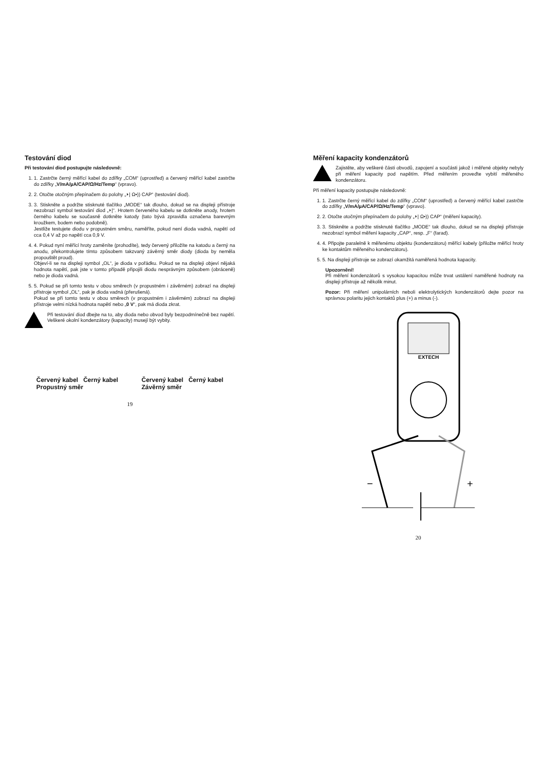Testování diod
Při testování diod postupujte následovně:
1. 1. Zastrčte černý měřící kabel do zdířky „COM“ (uprostřed) a červený měřící kabel zastrčte do zdířky „V/mA/µA/CAP/Ω/Hz/Temp“ (vpravo).
2. 2. Otočte otočným přepínačem do polohy „⏵| Ω•)) CAP“ (testování diod).
3. 3. Stiskněte a podržte stisknuté tlačítko „MODE“ tak dlouho, dokud se na displeji přístroje nezobrazí symbol testování diod „⏵|“. Hrotem červeného kabelu se dotkněte anody, hrotem černého kabelu se současně dotkněte katody (tato bývá zpravidla označena barevným kroužkem, bodem nebo podobně).
Jestliže testujete diodu v propustném směru, naměříte, pokud není dioda vadná, napětí od cca 0,4 V až po napětí cca 0,9 V.
4. 4. Pokud nyní měřící hroty zaměníte (prohodíte), tedy červený přiložíte na katodu a černý na anodu, překontrolujete tímto způsobem takzvaný závěrný směr diody (dioda by neměla propouštět proud).
Objeví-li se na displeji symbol „OL“, je dioda v pořádku. Pokud se na displeji objeví nějaká hodnota napětí, pak jste v tomto případě připojili diodu nesprávným způsobem (obráceně) nebo je dioda vadná.
5. 5. Pokud se při tomto testu v obou směrech (v propustném i závěrném) zobrazí na displeji přístroje symbol „OL“, pak je dioda vadná (přerušená).
Pokud se při tomto testu v obou směrech (v propustném i závěrném) zobrazí na displeji přístroje velmi nízká hodnota napětí nebo „0 V“, pak má dioda zkrat.
Při testování diod dbejte na to, aby dioda nebo obvod byly bezpodmínečně bez napětí. Veškeré okolní kondenzátory (kapacity) musejí být vybity.
Červený kabel Černý kabel
Propustný směr
Červený kabel Černý kabel
Závěrný směr
19
Měření kapacity kondenzátorů
Zajistěte, aby veškeré části obvodů, zapojení a součásti jakož i měřené objekty nebyly při měření kapacity pod napětím. Před měřením proveďte vybití měřeného kondenzátoru.
Při měření kapacity postupujte následovně:
1. 1. Zastrčte černý měřící kabel do zdířky „COM“ (uprostřed) a červený měřící kabel zastrčte do zdířky „V/mA/µA/CAP/Ω/Hz/Temp“ (vpravo).
2. 2. Otočte otočným přepínačem do polohy „⏵| Ω•)) CAP“ (měření kapacity).
3. 3. Stiskněte a podržte stisknuté tlačítko „MODE“ tak dlouho, dokud se na displeji přístroje nezobrazí symbol měření kapacity „CAP“, resp. „F“ (farad).
4. 4. Připojte paralelně k měřenému objektu (kondenzátoru) měřící kabely (přiložte měřící hroty ke kontaktům měřeného kondenzátoru).
5. 5. Na displeji přístroje se zobrazí okamžitá naměřená hodnota kapacity.
Upozornění!
Při měření kondenzátorů s vysokou kapacitou může trvat ustálení naměřené hodnoty na displeji přístroje až několik minut.
Pozor: Při měření unipolárních neboli elektrolytických kondenzátorů dejte pozor na správnou polaritu jejich kontaktů plus (+) a minus (-).
EXTECH
−
+
20